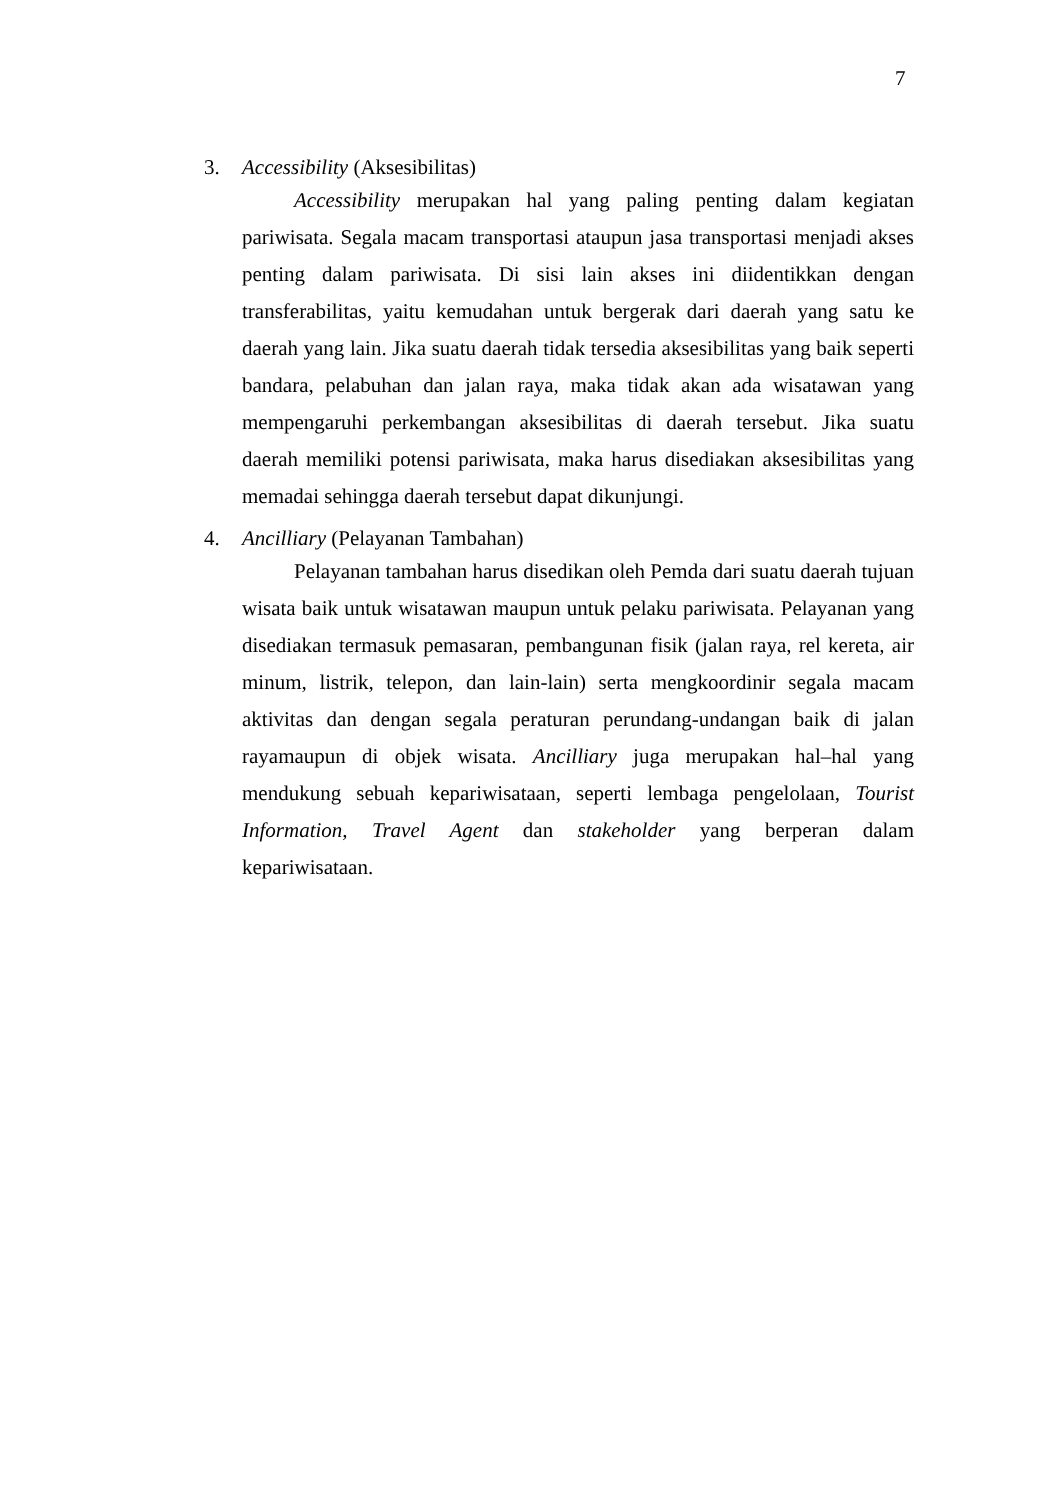7
3. Accessibility (Aksesibilitas)
Accessibility merupakan hal yang paling penting dalam kegiatan pariwisata. Segala macam transportasi ataupun jasa transportasi menjadi akses penting dalam pariwisata. Di sisi lain akses ini diidentikkan dengan transferabilitas, yaitu kemudahan untuk bergerak dari daerah yang satu ke daerah yang lain. Jika suatu daerah tidak tersedia aksesibilitas yang baik seperti bandara, pelabuhan dan jalan raya, maka tidak akan ada wisatawan yang mempengaruhi perkembangan aksesibilitas di daerah tersebut. Jika suatu daerah memiliki potensi pariwisata, maka harus disediakan aksesibilitas yang memadai sehingga daerah tersebut dapat dikunjungi.
4. Ancilliary (Pelayanan Tambahan)
Pelayanan tambahan harus disedikan oleh Pemda dari suatu daerah tujuan wisata baik untuk wisatawan maupun untuk pelaku pariwisata. Pelayanan yang disediakan termasuk pemasaran, pembangunan fisik (jalan raya, rel kereta, air minum, listrik, telepon, dan lain-lain) serta mengkoordinir segala macam aktivitas dan dengan segala peraturan perundang-undangan baik di jalan rayamaupun di objek wisata. Ancilliary juga merupakan hal–hal yang mendukung sebuah kepariwisataan, seperti lembaga pengelolaan, Tourist Information, Travel Agent dan stakeholder yang berperan dalam kepariwisataan.